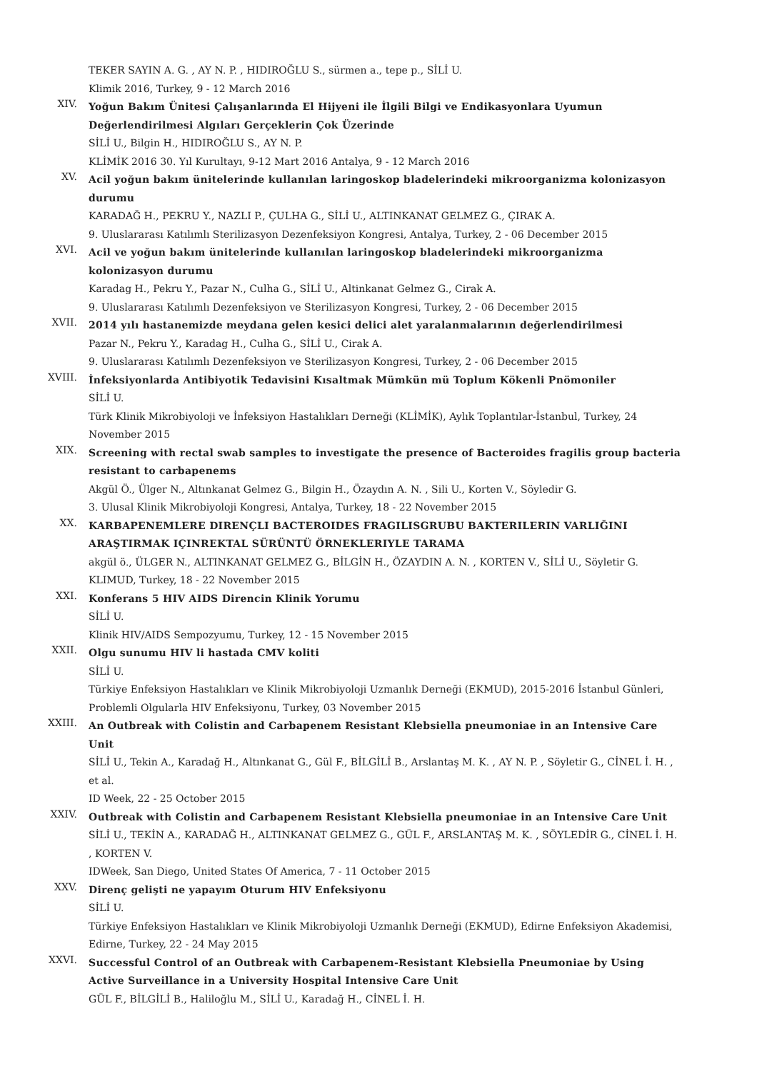TEKER SAYIN A. G. , AY N. P. , HIDIROĞLU S., sürmen a., tepe p., SİLİ U.
Klimik 2016, Turkey, 9 - 12 March 2016
XIV.
Yoğun Bakım Ünitesi Çalışanlarında El Hijyeni ile İlgili Bilgi ve Endikasyonlara Uyumun Değerlendirilmesi Algıları Gerçeklerin Çok Üzerinde
SİLİ U., Bilgin H., HIDIROĞLU S., AY N. P.
KLİMİK 2016 30. Yıl Kurultayı, 9-12 Mart 2016 Antalya, 9 - 12 March 2016
XV.
Acil yoğun bakım ünitelerinde kullanılan laringoskop bladelerindeki mikroorganizma kolonizasyon durumu
KARADAĞ H., PEKRU Y., NAZLI P., ÇULHA G., SİLİ U., ALTINKANAT GELMEZ G., ÇIRAK A.
9. Uluslararası Katılımlı Sterilizasyon Dezenfeksiyon Kongresi, Antalya, Turkey, 2 - 06 December 2015
XVI.
Acil ve yoğun bakım ünitelerinde kullanılan laringoskop bladelerindeki mikroorganizma kolonizasyon durumu
Karadag H., Pekru Y., Pazar N., Culha G., SİLİ U., Altinkanat Gelmez G., Cirak A.
9. Uluslararası Katılımlı Dezenfeksiyon ve Sterilizasyon Kongresi, Turkey, 2 - 06 December 2015
XVII.
2014 yılı hastanemizde meydana gelen kesici delici alet yaralanmalarının değerlendirilmesi
Pazar N., Pekru Y., Karadag H., Culha G., SİLİ U., Cirak A.
9. Uluslararası Katılımlı Dezenfeksiyon ve Sterilizasyon Kongresi, Turkey, 2 - 06 December 2015
XVIII.
İnfeksiyonlarda Antibiyotik Tedavisini Kısaltmak Mümkün mü Toplum Kökenli Pnömoniler
SİLİ U.
Türk Klinik Mikrobiyoloji ve İnfeksiyon Hastalıkları Derneği (KLİMİK), Aylık Toplantılar-İstanbul, Turkey, 24 November 2015
XIX.
Screening with rectal swab samples to investigate the presence of Bacteroides fragilis group bacteria resistant to carbapenems
Akgül Ö., Ülger N., Altınkanat Gelmez G., Bilgin H., Özaydın A. N. , Sili U., Korten V., Söyledir G.
3. Ulusal Klinik Mikrobiyoloji Kongresi, Antalya, Turkey, 18 - 22 November 2015
XX.
KARBAPENEMLERE DIRENÇLI BACTEROIDES FRAGILISGRUBU BAKTERILERIN VARLIĞINI ARAŞTIRMAK IÇINREKTAL SÜRÜNTÜ ÖRNEKLERIYLE TARAMA
akgül ö., ÜLGER N., ALTINKANAT GELMEZ G., BİLGİN H., ÖZAYDIN A. N. , KORTEN V., SİLİ U., Söyletir G.
KLIMUD, Turkey, 18 - 22 November 2015
XXI.
Konferans 5 HIV AIDS Direncin Klinik Yorumu
SİLİ U.
Klinik HIV/AIDS Sempozyumu, Turkey, 12 - 15 November 2015
XXII.
Olgu sunumu HIV li hastada CMV koliti
SİLİ U.
Türkiye Enfeksiyon Hastalıkları ve Klinik Mikrobiyoloji Uzmanlık Derneği (EKMUD), 2015-2016 İstanbul Günleri, Problemli Olgularla HIV Enfeksiyonu, Turkey, 03 November 2015
XXIII.
An Outbreak with Colistin and Carbapenem Resistant Klebsiella pneumoniae in an Intensive Care Unit
SİLİ U., Tekin A., Karadağ H., Altınkanat G., Gül F., BİLGİLİ B., Arslantaş M. K. , AY N. P. , Söyletir G., CİNEL İ. H. , et al.
ID Week, 22 - 25 October 2015
XXIV.
Outbreak with Colistin and Carbapenem Resistant Klebsiella pneumoniae in an Intensive Care Unit
SİLİ U., TEKİN A., KARADAĞ H., ALTINKANAT GELMEZ G., GÜL F., ARSLANTAŞ M. K. , SÖYLEDİR G., CİNEL İ. H. , KORTEN V.
IDWeek, San Diego, United States Of America, 7 - 11 October 2015
XXV.
Direnç gelişti ne yapayım Oturum HIV Enfeksiyonu
SİLİ U.
Türkiye Enfeksiyon Hastalıkları ve Klinik Mikrobiyoloji Uzmanlık Derneği (EKMUD), Edirne Enfeksiyon Akademisi, Edirne, Turkey, 22 - 24 May 2015
XXVI.
Successful Control of an Outbreak with Carbapenem-Resistant Klebsiella Pneumoniae by Using Active Surveillance in a University Hospital Intensive Care Unit
GÜL F., BİLGİLİ B., Haliloğlu M., SİLİ U., Karadağ H., CİNEL İ. H.